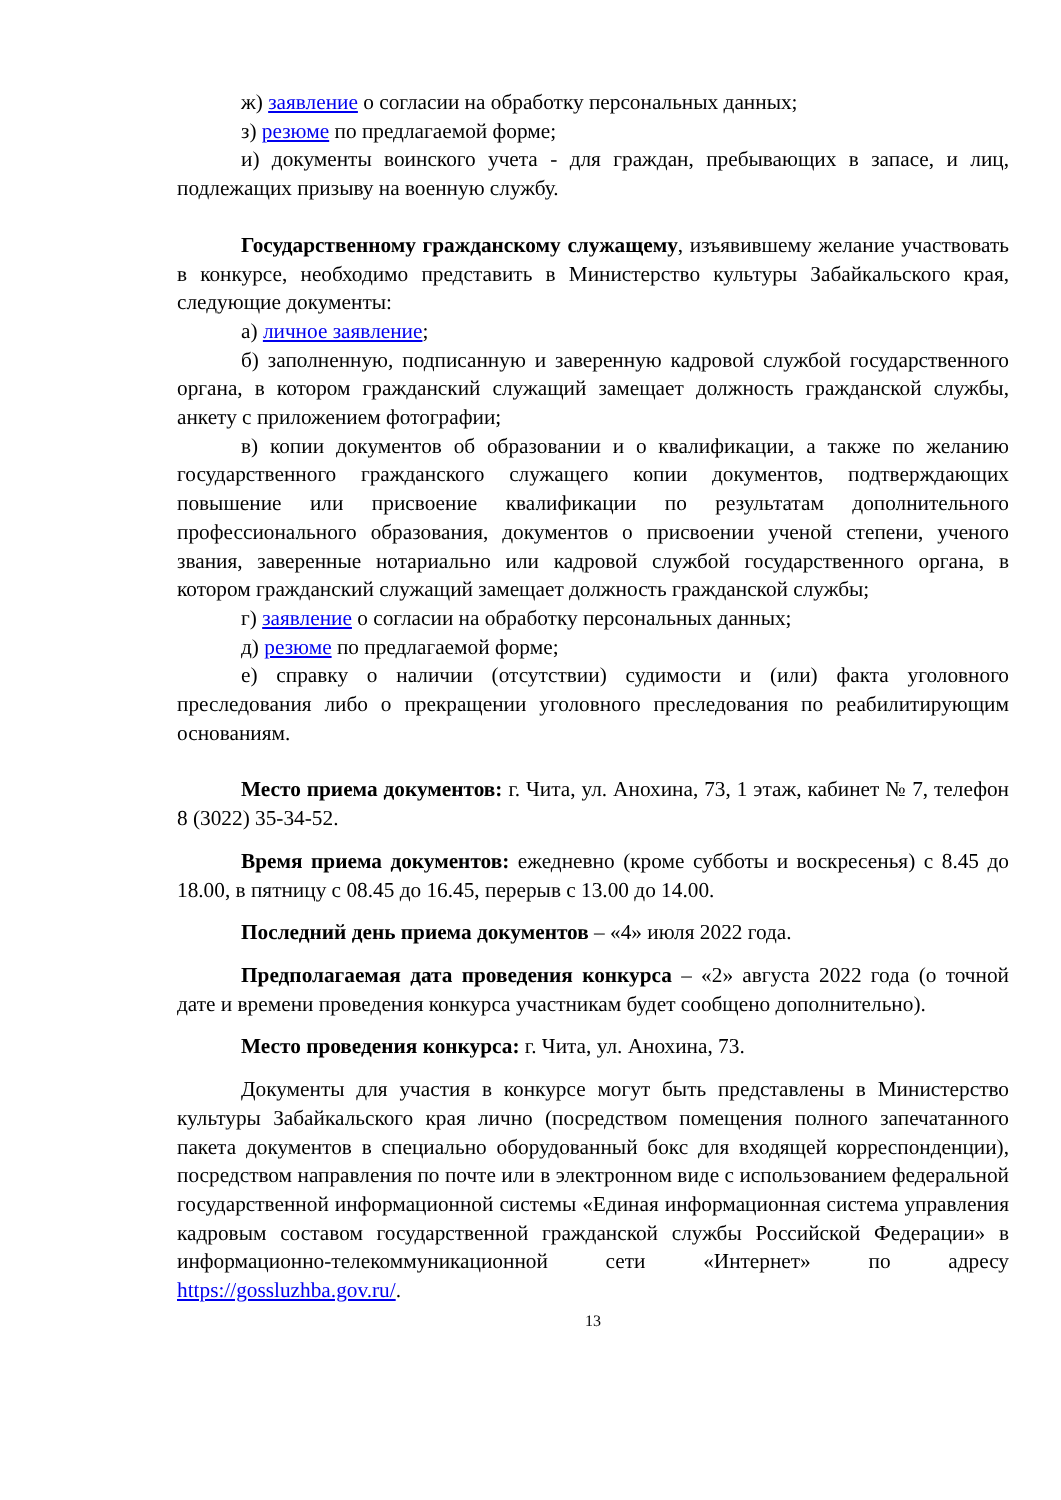ж) заявление о согласии на обработку персональных данных;
з) резюме по предлагаемой форме;
и) документы воинского учета - для граждан, пребывающих в запасе, и лиц, подлежащих призыву на военную службу.
Государственному гражданскому служащему, изъявившему желание участвовать в конкурсе, необходимо представить в Министерство культуры Забайкальского края, следующие документы:
а) личное заявление;
б) заполненную, подписанную и заверенную кадровой службой государственного органа, в котором гражданский служащий замещает должность гражданской службы, анкету с приложением фотографии;
в) копии документов об образовании и о квалификации, а также по желанию государственного гражданского служащего копии документов, подтверждающих повышение или присвоение квалификации по результатам дополнительного профессионального образования, документов о присвоении ученой степени, ученого звания, заверенные нотариально или кадровой службой государственного органа, в котором гражданский служащий замещает должность гражданской службы;
г) заявление о согласии на обработку персональных данных;
д) резюме по предлагаемой форме;
е) справку о наличии (отсутствии) судимости и (или) факта уголовного преследования либо о прекращении уголовного преследования по реабилитирующим основаниям.
Место приема документов: г. Чита, ул. Анохина, 73, 1 этаж, кабинет № 7, телефон 8 (3022) 35-34-52.
Время приема документов: ежедневно (кроме субботы и воскресенья) с 8.45 до 18.00, в пятницу с 08.45 до 16.45, перерыв с 13.00 до 14.00.
Последний день приема документов – «4» июля 2022 года.
Предполагаемая дата проведения конкурса – «2» августа 2022 года (о точной дате и времени проведения конкурса участникам будет сообщено дополнительно).
Место проведения конкурса: г. Чита, ул. Анохина, 73.
Документы для участия в конкурсе могут быть представлены в Министерство культуры Забайкальского края лично (посредством помещения полного запечатанного пакета документов в специально оборудованный бокс для входящей корреспонденции), посредством направления по почте или в электронном виде с использованием федеральной государственной информационной системы «Единая информационная система управления кадровым составом государственной гражданской службы Российской Федерации» в информационно-телекоммуникационной сети «Интернет» по адресу https://gossluzhba.gov.ru/.
13